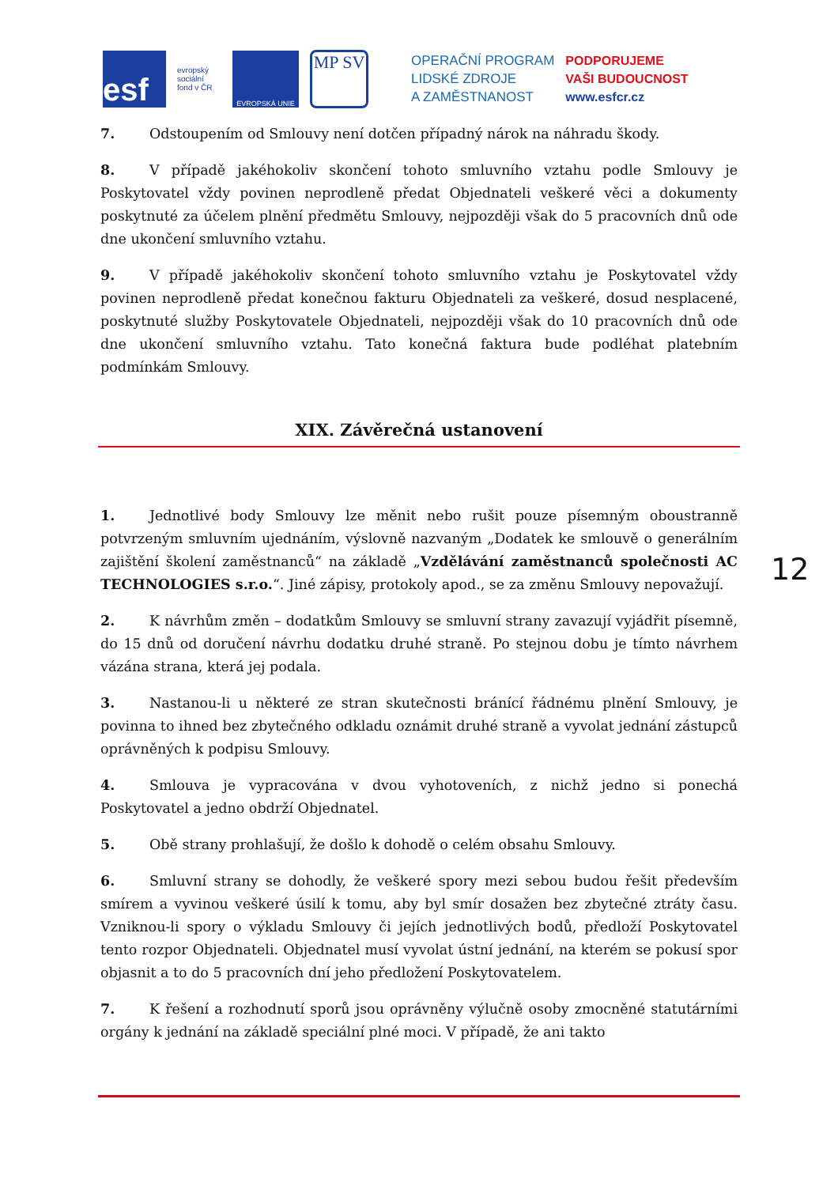esf
evropský sociální fond v ČR
EVROPSKÁ UNIE
MP SV
OPERAČNÍ PROGRAM
LIDSKÉ ZDROJE
A ZAMĚSTNANOST
PODPORUJEME
VAŠI BUDOUCNOST
www.esfcr.cz
7. Odstoupením od Smlouvy není dotčen případný nárok na náhradu škody.
8. V případě jakéhokoliv skončení tohoto smluvního vztahu podle Smlouvy je Poskytovatel vždy povinen neprodleně předat Objednateli veškeré věci a dokumenty poskytnuté za účelem plnění předmětu Smlouvy, nejpozději však do 5 pracovních dnů ode dne ukončení smluvního vztahu.
9. V případě jakéhokoliv skončení tohoto smluvního vztahu je Poskytovatel vždy povinen neprodleně předat konečnou fakturu Objednateli za veškeré, dosud nesplacené, poskytnuté služby Poskytovatele Objednateli, nejpozději však do 10 pracovních dnů ode dne ukončení smluvního vztahu. Tato konečná faktura bude podléhat platebním podmínkám Smlouvy.
XIX. Závěrečná ustanovení
1. Jednotlivé body Smlouvy lze měnit nebo rušit pouze písemným oboustranně potvrzeným smluvním ujednáním, výslovně nazvaným „Dodatek ke smlouvě o generálním zajištění školení zaměstnanců“ na základě „Vzdělávání zaměstnanců společnosti AC TECHNOLOGIES s.r.o.“. Jiné zápisy, protokoly apod., se za změnu Smlouvy nepovažují.
2. K návrhům změn – dodatkům Smlouvy se smluvní strany zavazují vyjádřit písemně, do 15 dnů od doručení návrhu dodatku druhé straně. Po stejnou dobu je tímto návrhem vázána strana, která jej podala.
3. Nastanou-li u některé ze stran skutečnosti bránící řádnému plnění Smlouvy, je povinna to ihned bez zbytečného odkladu oznámit druhé straně a vyvolat jednání zástupců oprávněných k podpisu Smlouvy.
4. Smlouva je vypracována v dvou vyhotoveních, z nichž jedno si ponechá Poskytovatel a jedno obdrží Objednatel.
5. Obě strany prohlašují, že došlo k dohodě o celém obsahu Smlouvy.
6. Smluvní strany se dohodly, že veškeré spory mezi sebou budou řešit především smírem a vyvinou veškeré úsilí k tomu, aby byl smír dosažen bez zbytečné ztráty času. Vzniknou-li spory o výkladu Smlouvy či jejích jednotlivých bodů, předloží Poskytovatel tento rozpor Objednateli. Objednatel musí vyvolat ústní jednání, na kterém se pokusí spor objasnit a to do 5 pracovních dní jeho předložení Poskytovatelem.
7. K řešení a rozhodnutí sporů jsou oprávněny výlučně osoby zmocněné statutárními orgány k jednání na základě speciální plné moci. V případě, že ani takto
12